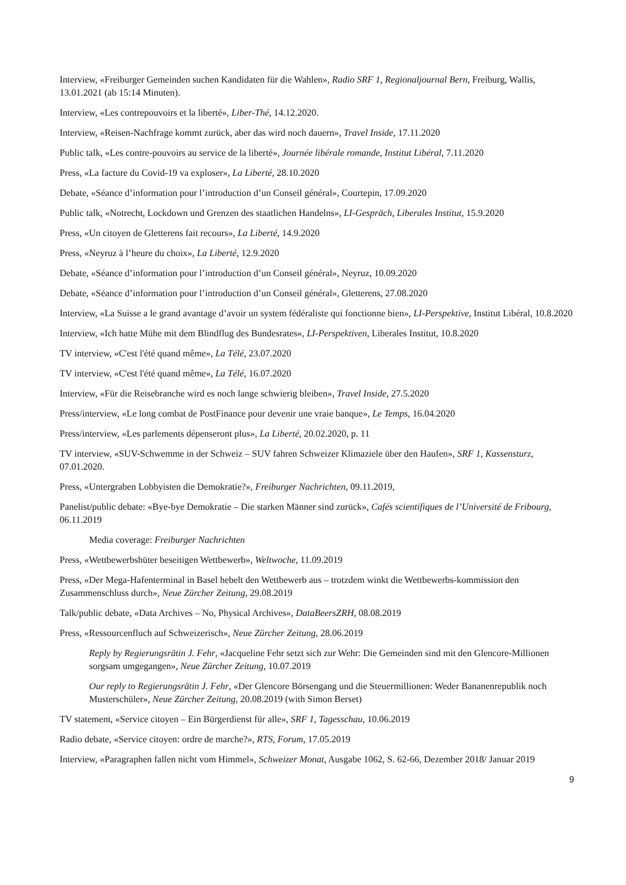Interview, «Freiburger Gemeinden suchen Kandidaten für die Wahlen», Radio SRF 1, Regionaljournal Bern, Freiburg, Wallis, 13.01.2021 (ab 15:14 Minuten).
Interview, «Les contrepouvoirs et la liberté», Liber-Thé, 14.12.2020.
Interview, «Reisen-Nachfrage kommt zurück, aber das wird noch dauern», Travel Inside, 17.11.2020
Public talk, «Les contre-pouvoirs au service de la liberté», Journée libérale romande, Institut Libéral, 7.11.2020
Press, «La facture du Covid-19 va exploser», La Liberté, 28.10.2020
Debate, «Séance d’information pour l’introduction d’un Conseil général», Courtepin, 17.09.2020
Public talk, «Notrecht, Lockdown und Grenzen des staatlichen Handelns», LI-Gespräch, Liberales Institut, 15.9.2020
Press, «Un citoyen de Gletterens fait recours», La Liberté, 14.9.2020
Press, «Neyruz à l’heure du choix», La Liberté, 12.9.2020
Debate, «Séance d’information pour l’introduction d’un Conseil général», Neyruz, 10.09.2020
Debate, «Séance d’information pour l’introduction d’un Conseil général», Gletterens, 27.08.2020
Interview, «La Suisse a le grand avantage d’avoir un system fédéraliste qui fonctionne bien», LI-Perspektive, Institut Libéral, 10.8.2020
Interview, «Ich hatte Mühe mit dem Blindflug des Bundesrates», LI-Perspektiven, Liberales Institut, 10.8.2020
TV interview, «C'est l'été quand même», La Télé, 23.07.2020
TV interview, «C'est l'été quand même», La Télé, 16.07.2020
Interview, «Für die Reisebranche wird es noch lange schwierig bleiben», Travel Inside, 27.5.2020
Press/interview, «Le long combat de PostFinance pour devenir une vraie banque», Le Temps, 16.04.2020
Press/interview, «Les parlements dépenseront plus», La Liberté, 20.02.2020, p. 11
TV interview, «SUV-Schwemme in der Schweiz – SUV fahren Schweizer Klimaziele über den Haufen», SRF 1, Kassensturz, 07.01.2020.
Press, «Untergraben Lobbyisten die Demokratie?», Freiburger Nachrichten, 09.11.2019,
Panelist/public debate: «Bye-bye Demokratie – Die starken Männer sind zurück», Cafés scientifiques de l’Université de Fribourg, 06.11.2019
Media coverage: Freiburger Nachrichten
Press, «Wettbewerbshüter beseitigen Wettbewerb», Weltwoche, 11.09.2019
Press, «Der Mega-Hafenterminal in Basel hebelt den Wettbewerb aus – trotzdem winkt die Wettbewerbs-kommission den Zusammenschluss durch», Neue Zürcher Zeitung, 29.08.2019
Talk/public debate, «Data Archives – No, Physical Archives», DataBeersZRH, 08.08.2019
Press, «Ressourcenfluch auf Schweizerisch», Neue Zürcher Zeitung, 28.06.2019
Reply by Regierungsrätin J. Fehr, «Jacqueline Fehr setzt sich zur Wehr: Die Gemeinden sind mit den Glencore-Millionen sorgsam umgegangen», Neue Zürcher Zeitung, 10.07.2019
Our reply to Regierungsrätin J. Fehr, «Der Glencore Börsengang und die Steuermillionen: Weder Bananenrepublik noch Musterschüler», Neue Zürcher Zeitung, 20.08.2019 (with Simon Berset)
TV statement, «Service citoyen – Ein Bürgerdienst für alle», SRF 1, Tagesschau, 10.06.2019
Radio debate, «Service citoyen: ordre de marche?», RTS, Forum, 17.05.2019
Interview, «Paragraphen fallen nicht vom Himmel», Schweizer Monat, Ausgabe 1062, S. 62-66, Dezember 2018/ Januar 2019
9